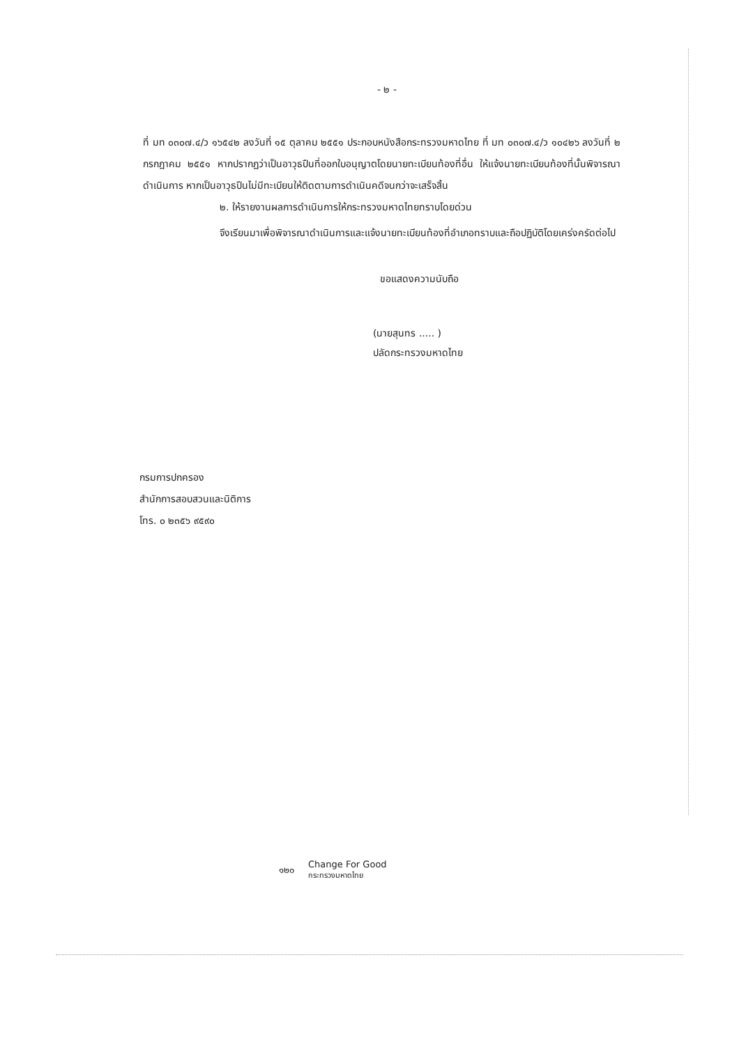- ๒ -
ที่ มท ๐๓๐๗.๔/ว ๑๖๕๔๒ ลงวันที่ ๑๕ ตุลาคม ๒๕๕๑ ประกอบหนังสือกระทรวงมหาดไทย ที่ มท ๐๓๐๗.๔/ว ๑๐๔๒๖ ลงวันที่ ๒ กรกฎาคม ๒๕๕๑ หากปรากฏว่าเป็นอาวุธปืนที่ออกใบอนุญาตโดยนายทะเบียนท้องที่อื่น ให้แจ้งนายทะเบียนท้องที่นั้นพิจารณาดำเนินการ หากเป็นอาวุธปืนไม่มีทะเบียนให้ติดตามการดำเนินคดีจนกว่าจะเสร็จสิ้น
๒. ให้รายงานผลการดำเนินการให้กระทรวงมหาดไทยทราบโดยด่วน
จึงเรียนมาเพื่อพิจารณาดำเนินการและแจ้งนายทะเบียนท้องที่อำเภอทราบและถือปฏิบัติโดยเคร่งครัดต่อไป
ขอแสดงความนับถือ
(นายสุนทร ..... )
ปลัดกระทรวงมหาดไทย
กรมการปกครอง
สำนักการสอบสวนและนิติการ
โทร. ๐ ๒๓๕๖ ๙๕๙๐
๑๒๐ Change For Good
กระทรวงมหาดไทย